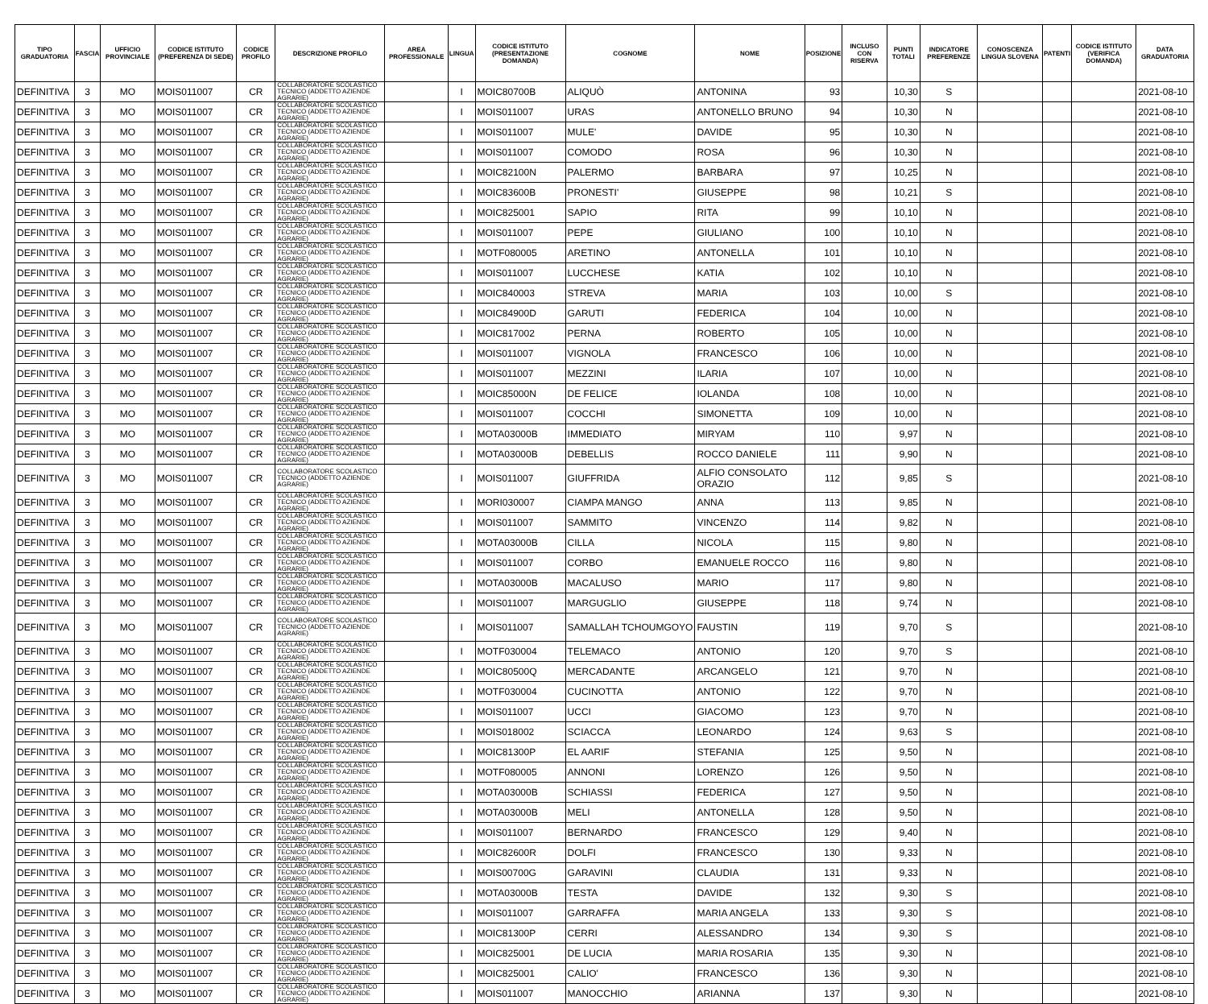| TIPO GRADUATORIA | FASCIA | UFFICIO PROVINCIALE | CODICE ISTITUTO (PREFERENZA DI SEDE) | CODICE PROFILO | DESCRIZIONE PROFILO | AREA PROFESSIONALE | LINGUA | CODICE ISTITUTO (PRESENTAZIONE DOMANDA) | COGNOME | NOME | POSIZIONE | INCLUSO CON RISERVA | PUNTI TOTALI | INDICATORE PREFERENZE | CONOSCENZA LINGUA SLOVENA | PATENTI | CODICE ISTITUTO (VERIFICA DOMANDA) | DATA GRADUATORIA |
| --- | --- | --- | --- | --- | --- | --- | --- | --- | --- | --- | --- | --- | --- | --- | --- | --- | --- | --- |
| DEFINITIVA | 3 | MO | MOIS011007 | CR | COLLABORATORE SCOLASTICO TECNICO (ADDETTO AZIENDE AGRARIE) | | I | MOIC80700B | ALIQUÒ | ANTONINA | 93 | | 10,30 | S | | | | 2021-08-10 |
| DEFINITIVA | 3 | MO | MOIS011007 | CR | COLLABORATORE SCOLASTICO TECNICO (ADDETTO AZIENDE AGRARIE) | | I | MOIS011007 | URAS | ANTONELLO BRUNO | 94 | | 10,30 | N | | | | 2021-08-10 |
| DEFINITIVA | 3 | MO | MOIS011007 | CR | COLLABORATORE SCOLASTICO TECNICO (ADDETTO AZIENDE AGRARIE) | | I | MOIS011007 | MULE' | DAVIDE | 95 | | 10,30 | N | | | | 2021-08-10 |
| DEFINITIVA | 3 | MO | MOIS011007 | CR | COLLABORATORE SCOLASTICO TECNICO (ADDETTO AZIENDE AGRARIE) | | I | MOIS011007 | COMODO | ROSA | 96 | | 10,30 | N | | | | 2021-08-10 |
| DEFINITIVA | 3 | MO | MOIS011007 | CR | COLLABORATORE SCOLASTICO TECNICO (ADDETTO AZIENDE AGRARIE) | | I | MOIC82100N | PALERMO | BARBARA | 97 | | 10,25 | N | | | | 2021-08-10 |
| DEFINITIVA | 3 | MO | MOIS011007 | CR | COLLABORATORE SCOLASTICO TECNICO (ADDETTO AZIENDE AGRARIE) | | I | MOIC83600B | PRONESTI' | GIUSEPPE | 98 | | 10,21 | S | | | | 2021-08-10 |
| DEFINITIVA | 3 | MO | MOIS011007 | CR | COLLABORATORE SCOLASTICO TECNICO (ADDETTO AZIENDE AGRARIE) | | I | MOIC825001 | SAPIO | RITA | 99 | | 10,10 | N | | | | 2021-08-10 |
| DEFINITIVA | 3 | MO | MOIS011007 | CR | COLLABORATORE SCOLASTICO TECNICO (ADDETTO AZIENDE AGRARIE) | | I | MOIS011007 | PEPE | GIULIANO | 100 | | 10,10 | N | | | | 2021-08-10 |
| DEFINITIVA | 3 | MO | MOIS011007 | CR | COLLABORATORE SCOLASTICO TECNICO (ADDETTO AZIENDE AGRARIE) | | I | MOTF080005 | ARETINO | ANTONELLA | 101 | | 10,10 | N | | | | 2021-08-10 |
| DEFINITIVA | 3 | MO | MOIS011007 | CR | COLLABORATORE SCOLASTICO TECNICO (ADDETTO AZIENDE AGRARIE) | | I | MOIS011007 | LUCCHESE | KATIA | 102 | | 10,10 | N | | | | 2021-08-10 |
| DEFINITIVA | 3 | MO | MOIS011007 | CR | COLLABORATORE SCOLASTICO TECNICO (ADDETTO AZIENDE AGRARIE) | | I | MOIC840003 | STREVA | MARIA | 103 | | 10,00 | S | | | | 2021-08-10 |
| DEFINITIVA | 3 | MO | MOIS011007 | CR | COLLABORATORE SCOLASTICO TECNICO (ADDETTO AZIENDE AGRARIE) | | I | MOIC84900D | GARUTI | FEDERICA | 104 | | 10,00 | N | | | | 2021-08-10 |
| DEFINITIVA | 3 | MO | MOIS011007 | CR | COLLABORATORE SCOLASTICO TECNICO (ADDETTO AZIENDE AGRARIE) | | I | MOIC817002 | PERNA | ROBERTO | 105 | | 10,00 | N | | | | 2021-08-10 |
| DEFINITIVA | 3 | MO | MOIS011007 | CR | COLLABORATORE SCOLASTICO TECNICO (ADDETTO AZIENDE AGRARIE) | | I | MOIS011007 | VIGNOLA | FRANCESCO | 106 | | 10,00 | N | | | | 2021-08-10 |
| DEFINITIVA | 3 | MO | MOIS011007 | CR | COLLABORATORE SCOLASTICO TECNICO (ADDETTO AZIENDE AGRARIE) | | I | MOIS011007 | MEZZINI | ILARIA | 107 | | 10,00 | N | | | | 2021-08-10 |
| DEFINITIVA | 3 | MO | MOIS011007 | CR | COLLABORATORE SCOLASTICO TECNICO (ADDETTO AZIENDE AGRARIE) | | I | MOIC85000N | DE FELICE | IOLANDA | 108 | | 10,00 | N | | | | 2021-08-10 |
| DEFINITIVA | 3 | MO | MOIS011007 | CR | COLLABORATORE SCOLASTICO TECNICO (ADDETTO AZIENDE AGRARIE) | | I | MOIS011007 | COCCHI | SIMONETTA | 109 | | 10,00 | N | | | | 2021-08-10 |
| DEFINITIVA | 3 | MO | MOIS011007 | CR | COLLABORATORE SCOLASTICO TECNICO (ADDETTO AZIENDE AGRARIE) | | I | MOTA03000B | IMMEDIATO | MIRYAM | 110 | | 9,97 | N | | | | 2021-08-10 |
| DEFINITIVA | 3 | MO | MOIS011007 | CR | COLLABORATORE SCOLASTICO TECNICO (ADDETTO AZIENDE AGRARIE) | | I | MOTA03000B | DEBELLIS | ROCCO DANIELE | 111 | | 9,90 | N | | | | 2021-08-10 |
| DEFINITIVA | 3 | MO | MOIS011007 | CR | COLLABORATORE SCOLASTICO TECNICO (ADDETTO AZIENDE AGRARIE) | | I | MOIS011007 | GIUFFRIDA | ALFIO CONSOLATO ORAZIO | 112 | | 9,85 | S | | | | 2021-08-10 |
| DEFINITIVA | 3 | MO | MOIS011007 | CR | COLLABORATORE SCOLASTICO TECNICO (ADDETTO AZIENDE AGRARIE) | | I | MORI030007 | CIAMPA MANGO | ANNA | 113 | | 9,85 | N | | | | 2021-08-10 |
| DEFINITIVA | 3 | MO | MOIS011007 | CR | COLLABORATORE SCOLASTICO TECNICO (ADDETTO AZIENDE AGRARIE) | | I | MOIS011007 | SAMMITO | VINCENZO | 114 | | 9,82 | N | | | | 2021-08-10 |
| DEFINITIVA | 3 | MO | MOIS011007 | CR | COLLABORATORE SCOLASTICO TECNICO (ADDETTO AZIENDE AGRARIE) | | I | MOTA03000B | CILLA | NICOLA | 115 | | 9,80 | N | | | | 2021-08-10 |
| DEFINITIVA | 3 | MO | MOIS011007 | CR | COLLABORATORE SCOLASTICO TECNICO (ADDETTO AZIENDE AGRARIE) | | I | MOIS011007 | CORBO | EMANUELE ROCCO | 116 | | 9,80 | N | | | | 2021-08-10 |
| DEFINITIVA | 3 | MO | MOIS011007 | CR | COLLABORATORE SCOLASTICO TECNICO (ADDETTO AZIENDE AGRARIE) | | I | MOTA03000B | MACALUSO | MARIO | 117 | | 9,80 | N | | | | 2021-08-10 |
| DEFINITIVA | 3 | MO | MOIS011007 | CR | COLLABORATORE SCOLASTICO TECNICO (ADDETTO AZIENDE AGRARIE) | | I | MOIS011007 | MARGUGLIO | GIUSEPPE | 118 | | 9,74 | N | | | | 2021-08-10 |
| DEFINITIVA | 3 | MO | MOIS011007 | CR | COLLABORATORE SCOLASTICO TECNICO (ADDETTO AZIENDE AGRARIE) | | I | MOIS011007 | SAMALLAH TCHOUMGOYO | FAUSTIN | 119 | | 9,70 | S | | | | 2021-08-10 |
| DEFINITIVA | 3 | MO | MOIS011007 | CR | COLLABORATORE SCOLASTICO TECNICO (ADDETTO AZIENDE AGRARIE) | | I | MOTF030004 | TELEMACO | ANTONIO | 120 | | 9,70 | S | | | | 2021-08-10 |
| DEFINITIVA | 3 | MO | MOIS011007 | CR | COLLABORATORE SCOLASTICO TECNICO (ADDETTO AZIENDE AGRARIE) | | I | MOIC80500Q | MERCADANTE | ARCANGELO | 121 | | 9,70 | N | | | | 2021-08-10 |
| DEFINITIVA | 3 | MO | MOIS011007 | CR | COLLABORATORE SCOLASTICO TECNICO (ADDETTO AZIENDE AGRARIE) | | I | MOTF030004 | CUCINOTTA | ANTONIO | 122 | | 9,70 | N | | | | 2021-08-10 |
| DEFINITIVA | 3 | MO | MOIS011007 | CR | COLLABORATORE SCOLASTICO TECNICO (ADDETTO AZIENDE AGRARIE) | | I | MOIS011007 | UCCI | GIACOMO | 123 | | 9,70 | N | | | | 2021-08-10 |
| DEFINITIVA | 3 | MO | MOIS011007 | CR | COLLABORATORE SCOLASTICO TECNICO (ADDETTO AZIENDE AGRARIE) | | I | MOIS018002 | SCIACCA | LEONARDO | 124 | | 9,63 | S | | | | 2021-08-10 |
| DEFINITIVA | 3 | MO | MOIS011007 | CR | COLLABORATORE SCOLASTICO TECNICO (ADDETTO AZIENDE AGRARIE) | | I | MOIC81300P | EL AARIF | STEFANIA | 125 | | 9,50 | N | | | | 2021-08-10 |
| DEFINITIVA | 3 | MO | MOIS011007 | CR | COLLABORATORE SCOLASTICO TECNICO (ADDETTO AZIENDE AGRARIE) | | I | MOTF080005 | ANNONI | LORENZO | 126 | | 9,50 | N | | | | 2021-08-10 |
| DEFINITIVA | 3 | MO | MOIS011007 | CR | COLLABORATORE SCOLASTICO TECNICO (ADDETTO AZIENDE AGRARIE) | | I | MOTA03000B | SCHIASSI | FEDERICA | 127 | | 9,50 | N | | | | 2021-08-10 |
| DEFINITIVA | 3 | MO | MOIS011007 | CR | COLLABORATORE SCOLASTICO TECNICO (ADDETTO AZIENDE AGRARIE) | | I | MOTA03000B | MELI | ANTONELLA | 128 | | 9,50 | N | | | | 2021-08-10 |
| DEFINITIVA | 3 | MO | MOIS011007 | CR | COLLABORATORE SCOLASTICO TECNICO (ADDETTO AZIENDE AGRARIE) | | I | MOIS011007 | BERNARDO | FRANCESCO | 129 | | 9,40 | N | | | | 2021-08-10 |
| DEFINITIVA | 3 | MO | MOIS011007 | CR | COLLABORATORE SCOLASTICO TECNICO (ADDETTO AZIENDE AGRARIE) | | I | MOIC82600R | DOLFI | FRANCESCO | 130 | | 9,33 | N | | | | 2021-08-10 |
| DEFINITIVA | 3 | MO | MOIS011007 | CR | COLLABORATORE SCOLASTICO TECNICO (ADDETTO AZIENDE AGRARIE) | | I | MOIS00700G | GARAVINI | CLAUDIA | 131 | | 9,33 | N | | | | 2021-08-10 |
| DEFINITIVA | 3 | MO | MOIS011007 | CR | COLLABORATORE SCOLASTICO TECNICO (ADDETTO AZIENDE AGRARIE) | | I | MOTA03000B | TESTA | DAVIDE | 132 | | 9,30 | S | | | | 2021-08-10 |
| DEFINITIVA | 3 | MO | MOIS011007 | CR | COLLABORATORE SCOLASTICO TECNICO (ADDETTO AZIENDE AGRARIE) | | I | MOIS011007 | GARRAFFA | MARIA ANGELA | 133 | | 9,30 | S | | | | 2021-08-10 |
| DEFINITIVA | 3 | MO | MOIS011007 | CR | COLLABORATORE SCOLASTICO TECNICO (ADDETTO AZIENDE AGRARIE) | | I | MOIC81300P | CERRI | ALESSANDRO | 134 | | 9,30 | S | | | | 2021-08-10 |
| DEFINITIVA | 3 | MO | MOIS011007 | CR | COLLABORATORE SCOLASTICO TECNICO (ADDETTO AZIENDE AGRARIE) | | I | MOIC825001 | DE LUCIA | MARIA ROSARIA | 135 | | 9,30 | N | | | | 2021-08-10 |
| DEFINITIVA | 3 | MO | MOIS011007 | CR | COLLABORATORE SCOLASTICO TECNICO (ADDETTO AZIENDE AGRARIE) | | I | MOIC825001 | CALIO' | FRANCESCO | 136 | | 9,30 | N | | | | 2021-08-10 |
| DEFINITIVA | 3 | MO | MOIS011007 | CR | COLLABORATORE SCOLASTICO TECNICO (ADDETTO AZIENDE AGRARIE) | | I | MOIS011007 | MANOCCHIO | ARIANNA | 137 | | 9,30 | N | | | | 2021-08-10 |